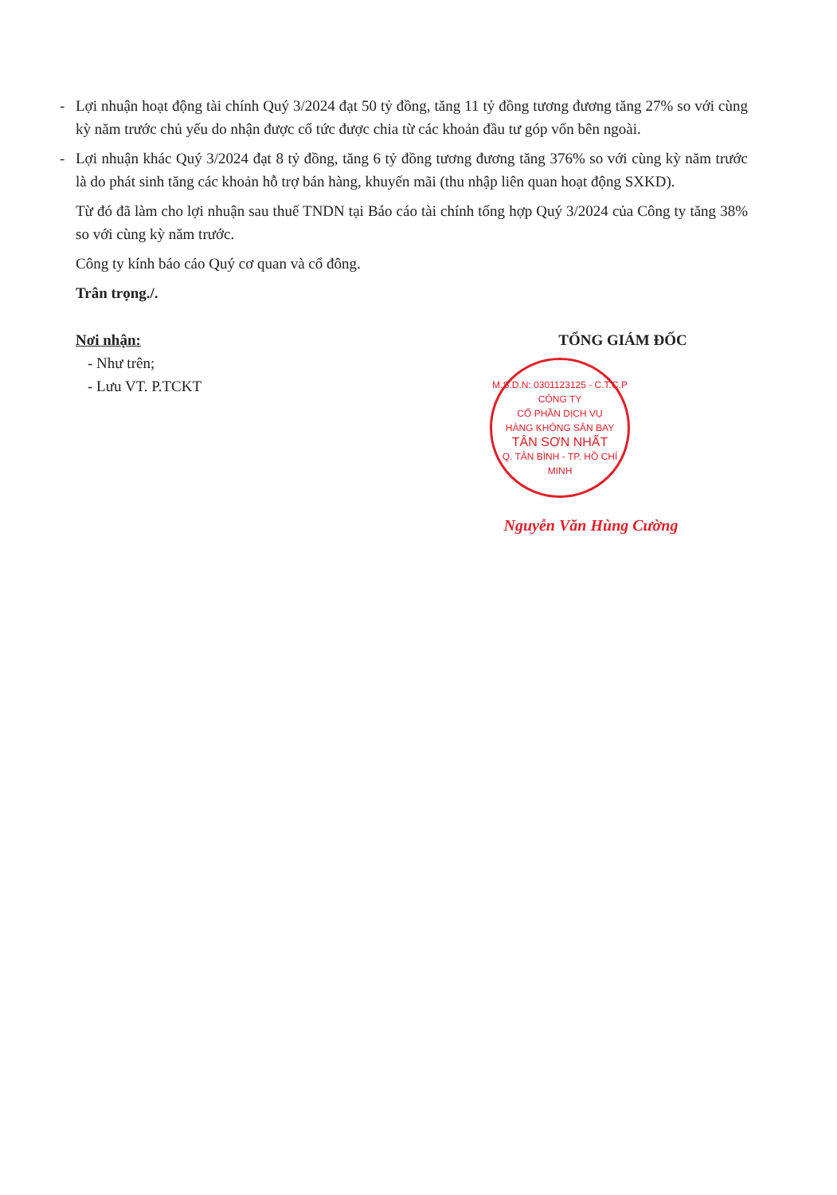- Lợi nhuận hoạt động tài chính Quý 3/2024 đạt 50 tỷ đồng, tăng 11 tỷ đồng tương đương tăng 27% so với cùng kỳ năm trước chủ yếu do nhận được cổ tức được chia từ các khoản đầu tư góp vốn bên ngoài.
- Lợi nhuận khác Quý 3/2024 đạt 8 tỷ đồng, tăng 6 tỷ đồng tương đương tăng 376% so với cùng kỳ năm trước là do phát sinh tăng các khoản hỗ trợ bán hàng, khuyến mãi (thu nhập liên quan hoạt động SXKD).
Từ đó đã làm cho lợi nhuận sau thuế TNDN tại Báo cáo tài chính tổng hợp Quý 3/2024 của Công ty tăng 38% so với cùng kỳ năm trước.
Công ty kính báo cáo Quý cơ quan và cổ đông.
Trân trọng./.
Nơi nhận:
- Như trên;
- Lưu VT. P.TCKT
TỔNG GIÁM ĐỐC
M.S.D.N: 0301123125 - C.T.C.P
CÔNG TY
CỔ PHẦN DỊCH VỤ
HÀNG KHÔNG SÂN BAY
TÂN SƠN NHẤT
Q. TÂN BÌNH - TP. HỒ CHÍ MINH
Nguyễn Văn Hùng Cường